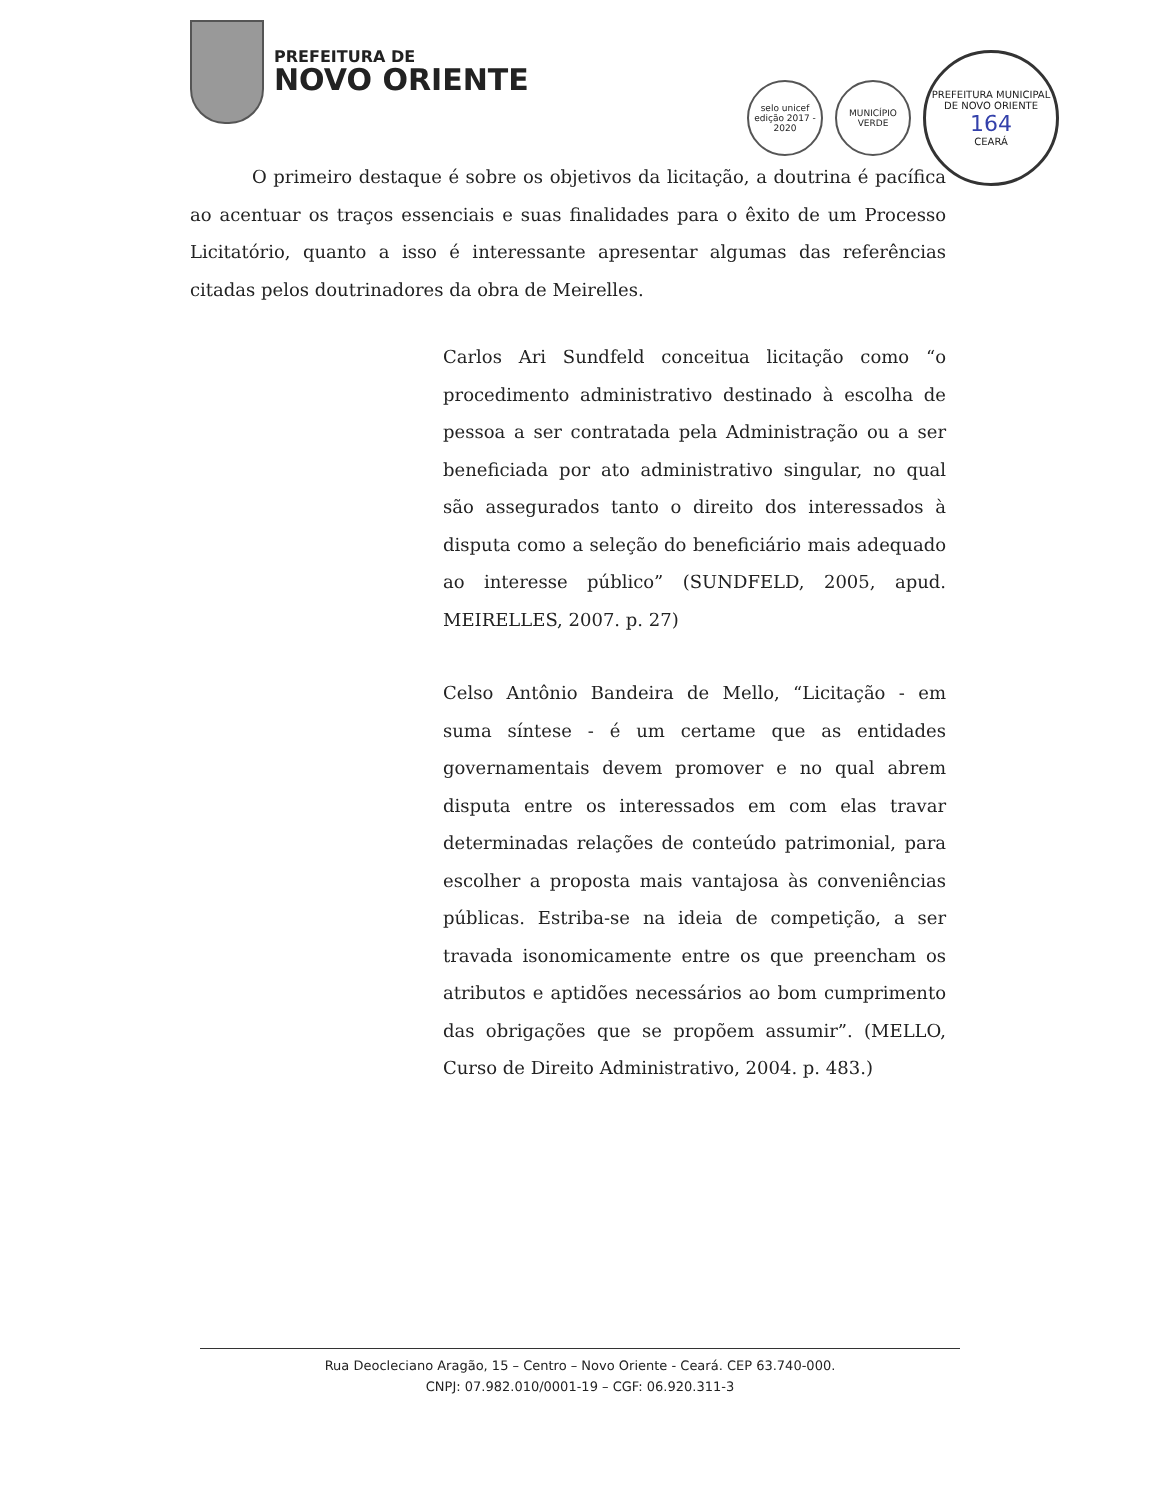PREFEITURA DE
NOVO ORIENTE
selo unicef
edição 2017 - 2020
MUNICÍPIO VERDE
PREFEITURA MUNICIPAL DE NOVO ORIENTE
164
CEARÁ
O primeiro destaque é sobre os objetivos da licitação, a doutrina é pacífica ao acentuar os traços essenciais e suas finalidades para o êxito de um Processo Licitatório, quanto a isso é interessante apresentar algumas das referências citadas pelos doutrinadores da obra de Meirelles.
Carlos Ari Sundfeld conceitua licitação como “o procedimento administrativo destinado à escolha de pessoa a ser contratada pela Administração ou a ser beneficiada por ato administrativo singular, no qual são assegurados tanto o direito dos interessados à disputa como a seleção do beneficiário mais adequado ao interesse público” (SUNDFELD, 2005, apud. MEIRELLES, 2007. p. 27)
Celso Antônio Bandeira de Mello, “Licitação - em suma síntese - é um certame que as entidades governamentais devem promover e no qual abrem disputa entre os interessados em com elas travar determinadas relações de conteúdo patrimonial, para escolher a proposta mais vantajosa às conveniências públicas. Estriba-se na ideia de competição, a ser travada isonomicamente entre os que preencham os atributos e aptidões necessários ao bom cumprimento das obrigações que se propõem assumir”. (MELLO, Curso de Direito Administrativo, 2004. p. 483.)
Rua Deocleciano Aragão, 15 – Centro – Novo Oriente - Ceará. CEP 63.740-000.
CNPJ: 07.982.010/0001-19 – CGF: 06.920.311-3